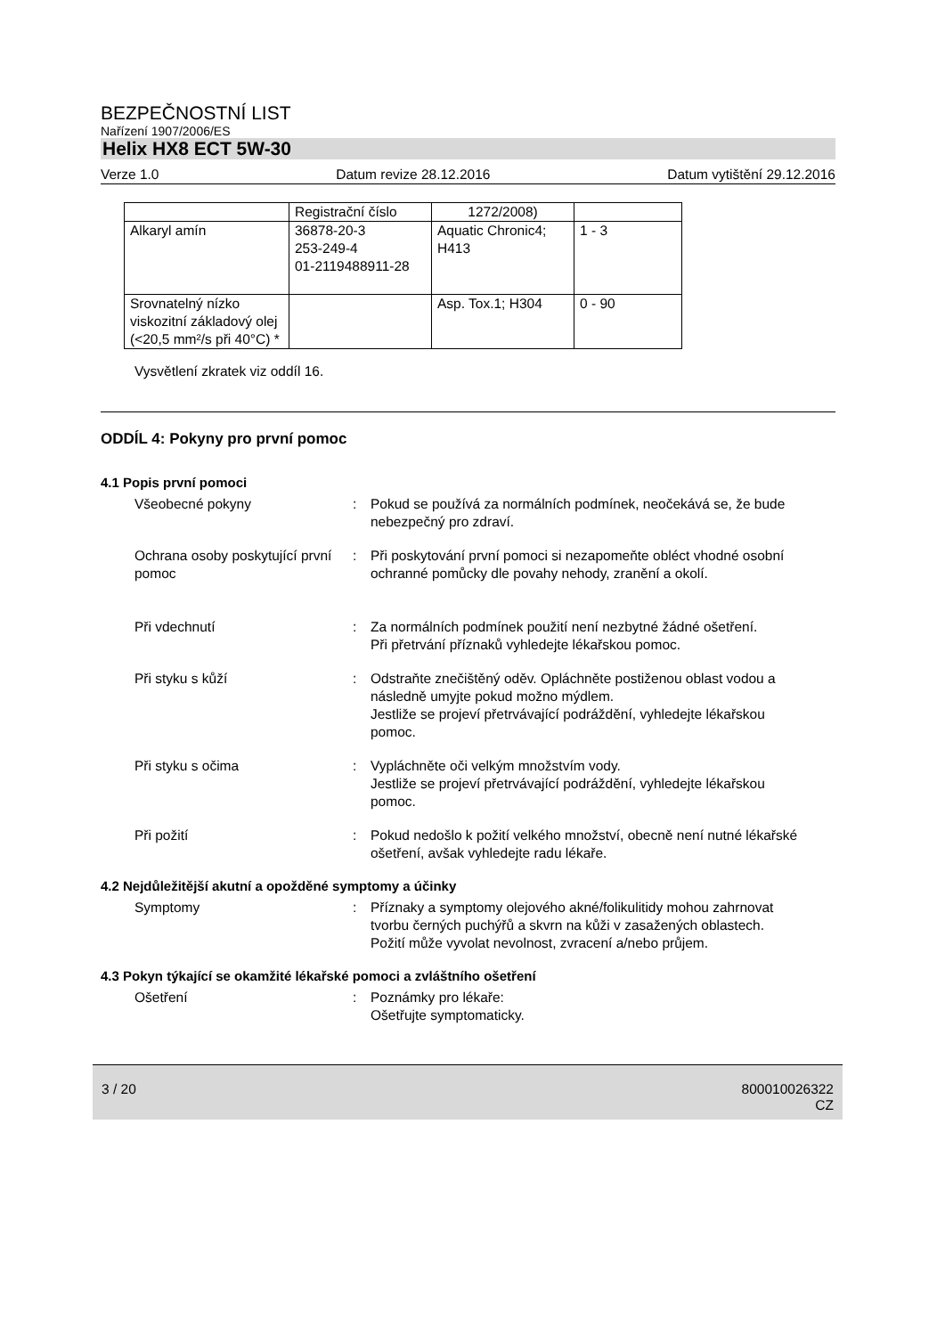BEZPEČNOSTNÍ LIST
Nařízení 1907/2006/ES
Helix HX8 ECT 5W-30
Verze 1.0 Datum revize 28.12.2016 Datum vytištění 29.12.2016
| | Registrační číslo | 1272/2008) | |
| Alkaryl amín | 36878-20-3 253-249-4 01-2119488911-28 | Aquatic Chronic4; H413 | 1 - 3 |
| Srovnatelný nízko viskozitní základový olej (<20,5 mm²/s při 40°C) * | | Asp. Tox.1; H304 | 0 - 90 |
Vysvětlení zkratek viz oddíl 16.
ODDÍL 4: Pokyny pro první pomoc
4.1 Popis první pomoci
Všeobecné pokyny : Pokud se používá za normálních podmínek, neočekává se, že bude nebezpečný pro zdraví.
Ochrana osoby poskytující první pomoc
: Při poskytování první pomoci si nezapomeňte obléct vhodné osobní ochranné pomůcky dle povahy nehody, zranění a okolí.
Při vdechnutí : Za normálních podmínek použití není nezbytné žádné ošetření.
Při přetrvání příznaků vyhledejte lékařskou pomoc.
Při styku s kůží : Odstraňte znečištěný oděv. Opláchněte postiženou oblast vodou a následně umyjte pokud možno mýdlem.
Jestliže se projeví přetrvávající podráždění, vyhledejte lékařskou pomoc.
Při styku s očima : Vypláchněte oči velkým množstvím vody.
Jestliže se projeví přetrvávající podráždění, vyhledejte lékařskou pomoc.
Při požití : Pokud nedošlo k požití velkého množství, obecně není nutné lékařské ošetření, avšak vyhledejte radu lékaře.
4.2 Nejdůležitější akutní a opožděné symptomy a účinky
Symptomy : Příznaky a symptomy olejového akné/folikulitidy mohou zahrnovat tvorbu černých puchýřů a skvrn na kůži v zasažených oblastech.
Požití může vyvolat nevolnost, zvracení a/nebo průjem.
4.3 Pokyn týkající se okamžité lékařské pomoci a zvláštního ošetření
Ošetření : Poznámky pro lékaře:
Ošetřujte symptomaticky.
3 / 20 800010026322
CZ